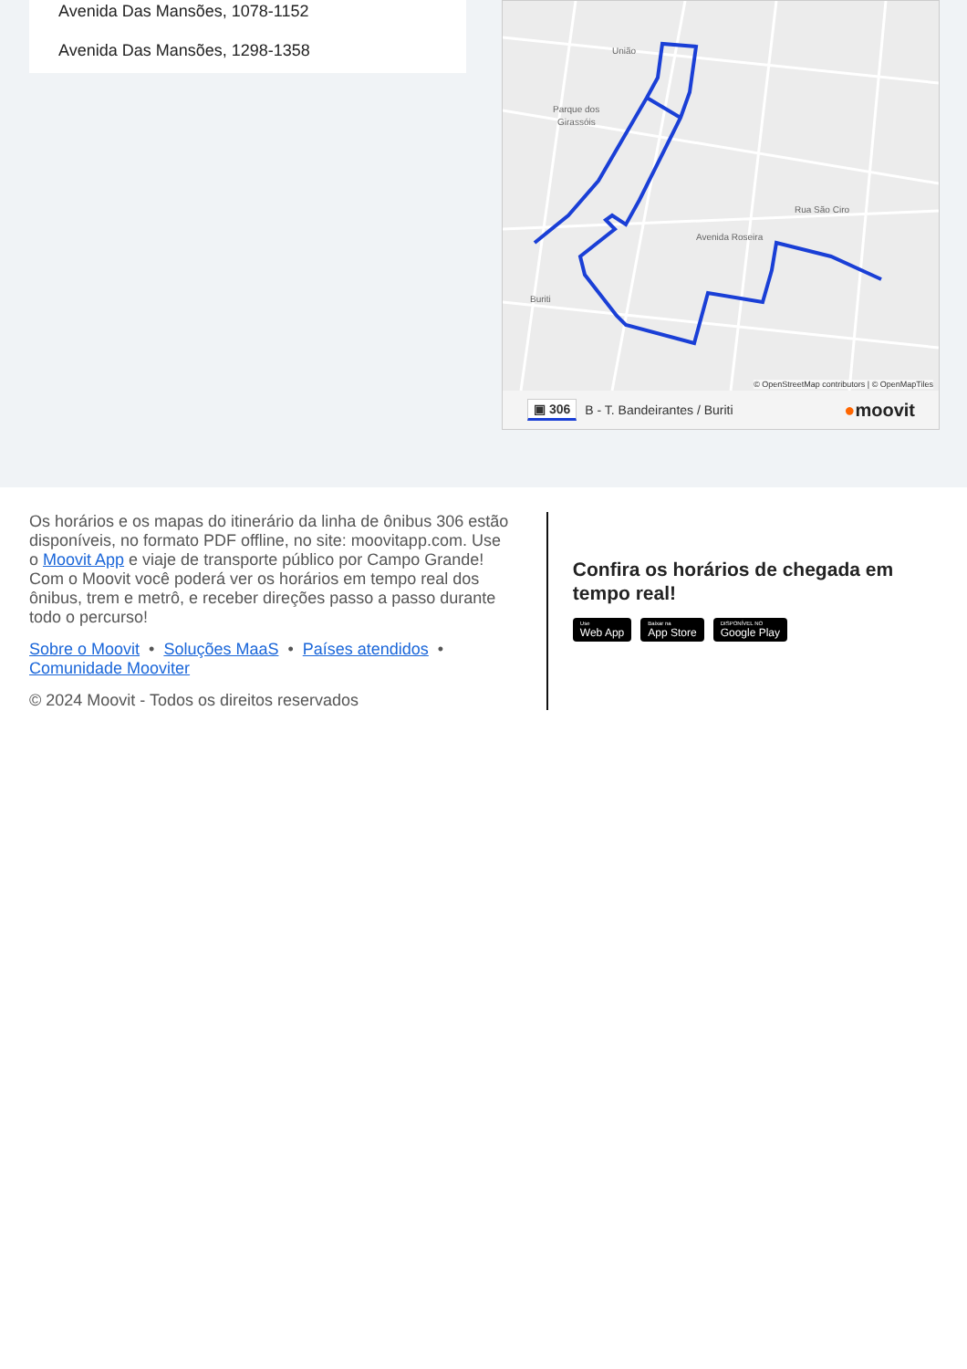Avenida Das Mansões, 1078-1152
Avenida Das Mansões, 1298-1358
União
Parque dos
Girassóis
Avenida Roseira
Buriti
Rua São Ciro
© OpenStreetMap contributors | © OpenMapTiles
▣ 306 B - T. Bandeirantes / Buriti ●moovit
Os horários e os mapas do itinerário da linha de ônibus 306 estão disponíveis, no formato PDF offline, no site: moovitapp.com. Use o Moovit App e viaje de transporte público por Campo Grande! Com o Moovit você poderá ver os horários em tempo real dos ônibus, trem e metrô, e receber direções passo a passo durante todo o percurso!
Sobre o Moovit • Soluções MaaS • Países atendidos •
Comunidade Mooviter
© 2024 Moovit - Todos os direitos reservados
Confira os horários de chegada em tempo real!
Use Web App Baixar na App Store DISPONÍVEL NO Google Play